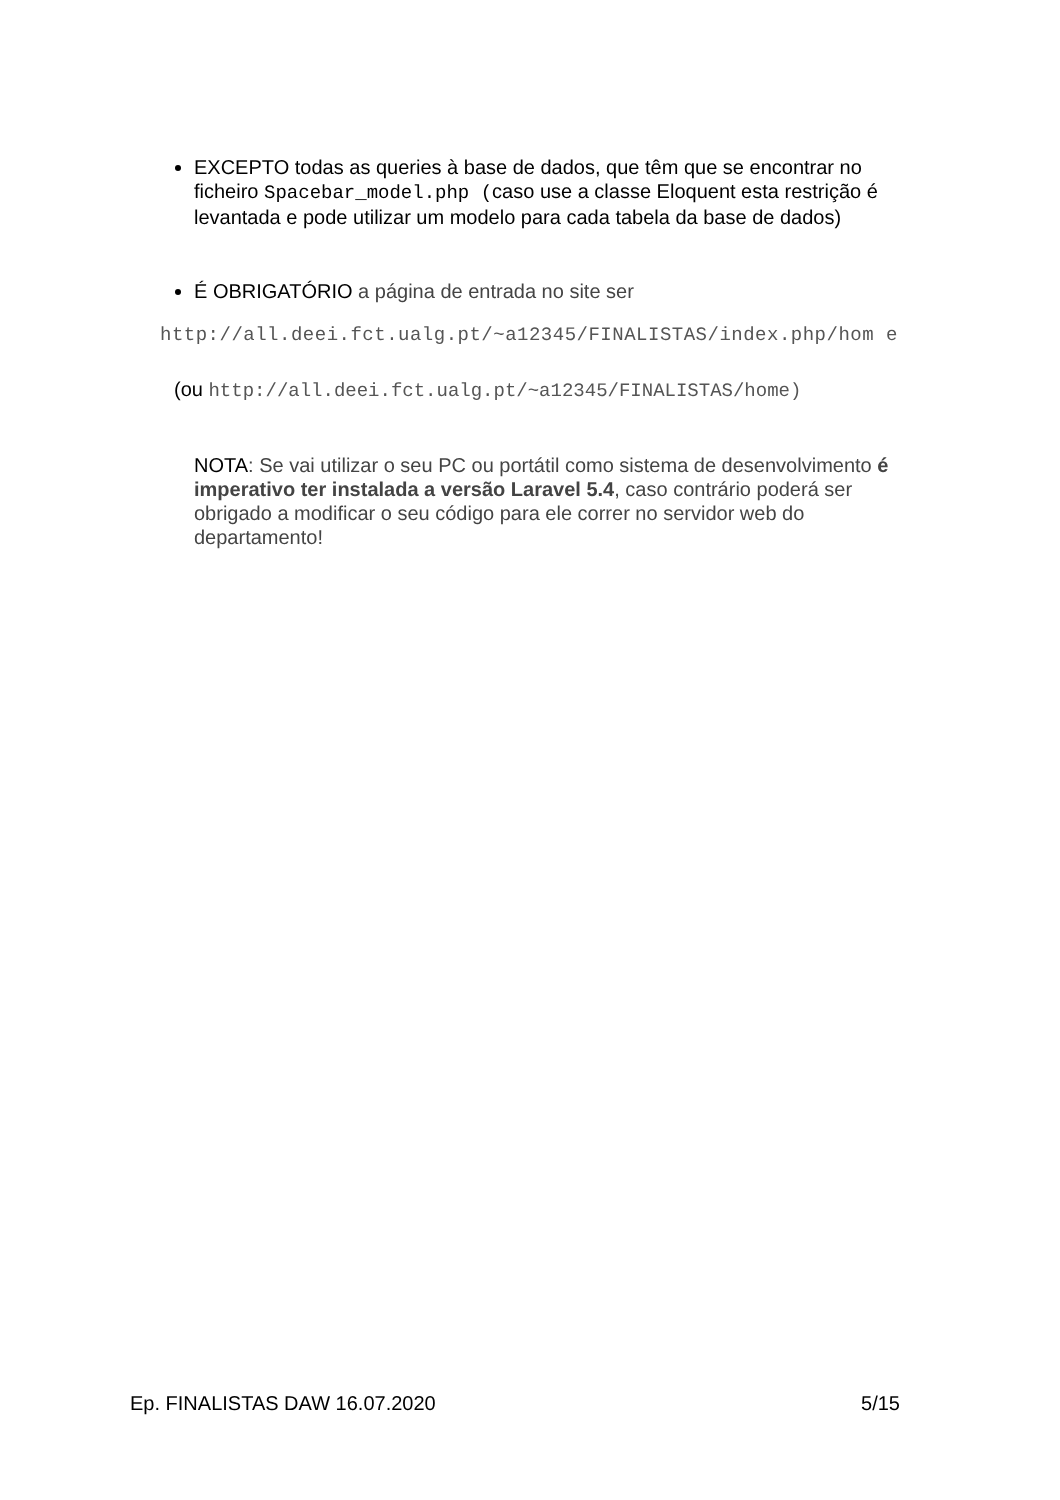EXCEPTO todas as queries à base de dados, que têm que se encontrar no ficheiro Spacebar_model.php (caso use a classe Eloquent esta restrição é levantada e pode utilizar um modelo para cada tabela da base de dados)
É OBRIGATÓRIO a página de entrada no site ser
http://all.deei.fct.ualg.pt/~a12345/FINALISTAS/index.php/hom e
(ou http://all.deei.fct.ualg.pt/~a12345/FINALISTAS/home)
NOTA: Se vai utilizar o seu PC ou portátil como sistema de desenvolvimento é imperativo ter instalada a versão Laravel 5.4, caso contrário poderá ser obrigado a modificar o seu código para ele correr no servidor web do departamento!
Ep. FINALISTAS DAW 16.07.2020 5/15